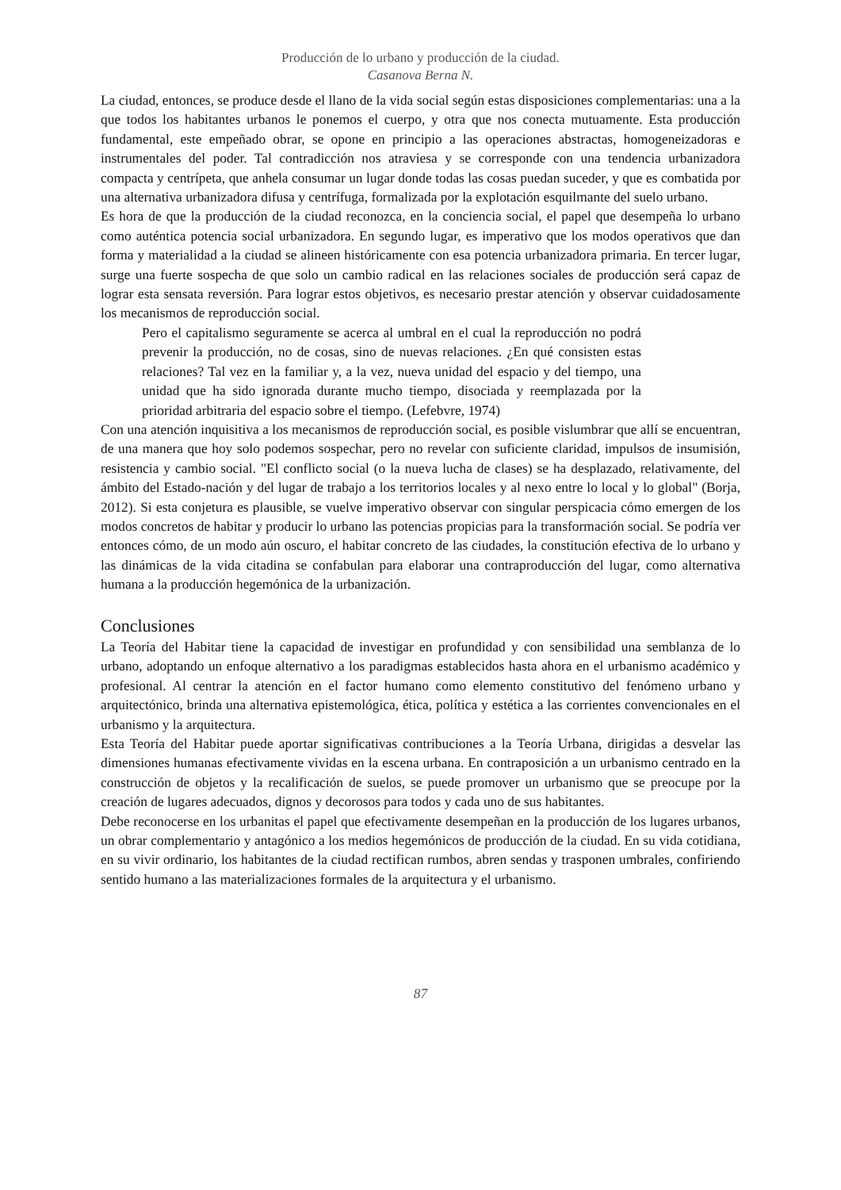Producción de lo urbano y producción de la ciudad.
Casanova Berna N.
La ciudad, entonces, se produce desde el llano de la vida social según estas disposiciones complementarias: una a la que todos los habitantes urbanos le ponemos el cuerpo, y otra que nos conecta mutuamente. Esta producción fundamental, este empeñado obrar, se opone en principio a las operaciones abstractas, homogeneizadoras e instrumentales del poder. Tal contradicción nos atraviesa y se corresponde con una tendencia urbanizadora compacta y centrípeta, que anhela consumar un lugar donde todas las cosas puedan suceder, y que es combatida por una alternativa urbanizadora difusa y centrífuga, formalizada por la explotación esquilmante del suelo urbano.
Es hora de que la producción de la ciudad reconozca, en la conciencia social, el papel que desempeña lo urbano como auténtica potencia social urbanizadora. En segundo lugar, es imperativo que los modos operativos que dan forma y materialidad a la ciudad se alineen históricamente con esa potencia urbanizadora primaria. En tercer lugar, surge una fuerte sospecha de que solo un cambio radical en las relaciones sociales de producción será capaz de lograr esta sensata reversión. Para lograr estos objetivos, es necesario prestar atención y observar cuidadosamente los mecanismos de reproducción social.
Pero el capitalismo seguramente se acerca al umbral en el cual la reproducción no podrá prevenir la producción, no de cosas, sino de nuevas relaciones. ¿En qué consisten estas relaciones? Tal vez en la familiar y, a la vez, nueva unidad del espacio y del tiempo, una unidad que ha sido ignorada durante mucho tiempo, disociada y reemplazada por la prioridad arbitraria del espacio sobre el tiempo. (Lefebvre, 1974)
Con una atención inquisitiva a los mecanismos de reproducción social, es posible vislumbrar que allí se encuentran, de una manera que hoy solo podemos sospechar, pero no revelar con suficiente claridad, impulsos de insumisión, resistencia y cambio social. "El conflicto social (o la nueva lucha de clases) se ha desplazado, relativamente, del ámbito del Estado-nación y del lugar de trabajo a los territorios locales y al nexo entre lo local y lo global" (Borja, 2012). Si esta conjetura es plausible, se vuelve imperativo observar con singular perspicacia cómo emergen de los modos concretos de habitar y producir lo urbano las potencias propicias para la transformación social. Se podría ver entonces cómo, de un modo aún oscuro, el habitar concreto de las ciudades, la constitución efectiva de lo urbano y las dinámicas de la vida citadina se confabulan para elaborar una contraproducción del lugar, como alternativa humana a la producción hegemónica de la urbanización.
Conclusiones
La Teoría del Habitar tiene la capacidad de investigar en profundidad y con sensibilidad una semblanza de lo urbano, adoptando un enfoque alternativo a los paradigmas establecidos hasta ahora en el urbanismo académico y profesional. Al centrar la atención en el factor humano como elemento constitutivo del fenómeno urbano y arquitectónico, brinda una alternativa epistemológica, ética, política y estética a las corrientes convencionales en el urbanismo y la arquitectura.
Esta Teoría del Habitar puede aportar significativas contribuciones a la Teoría Urbana, dirigidas a desvelar las dimensiones humanas efectivamente vividas en la escena urbana. En contraposición a un urbanismo centrado en la construcción de objetos y la recalificación de suelos, se puede promover un urbanismo que se preocupe por la creación de lugares adecuados, dignos y decorosos para todos y cada uno de sus habitantes.
Debe reconocerse en los urbanitas el papel que efectivamente desempeñan en la producción de los lugares urbanos, un obrar complementario y antagónico a los medios hegemónicos de producción de la ciudad. En su vida cotidiana, en su vivir ordinario, los habitantes de la ciudad rectifican rumbos, abren sendas y trasponen umbrales, confiriendo sentido humano a las materializaciones formales de la arquitectura y el urbanismo.
87